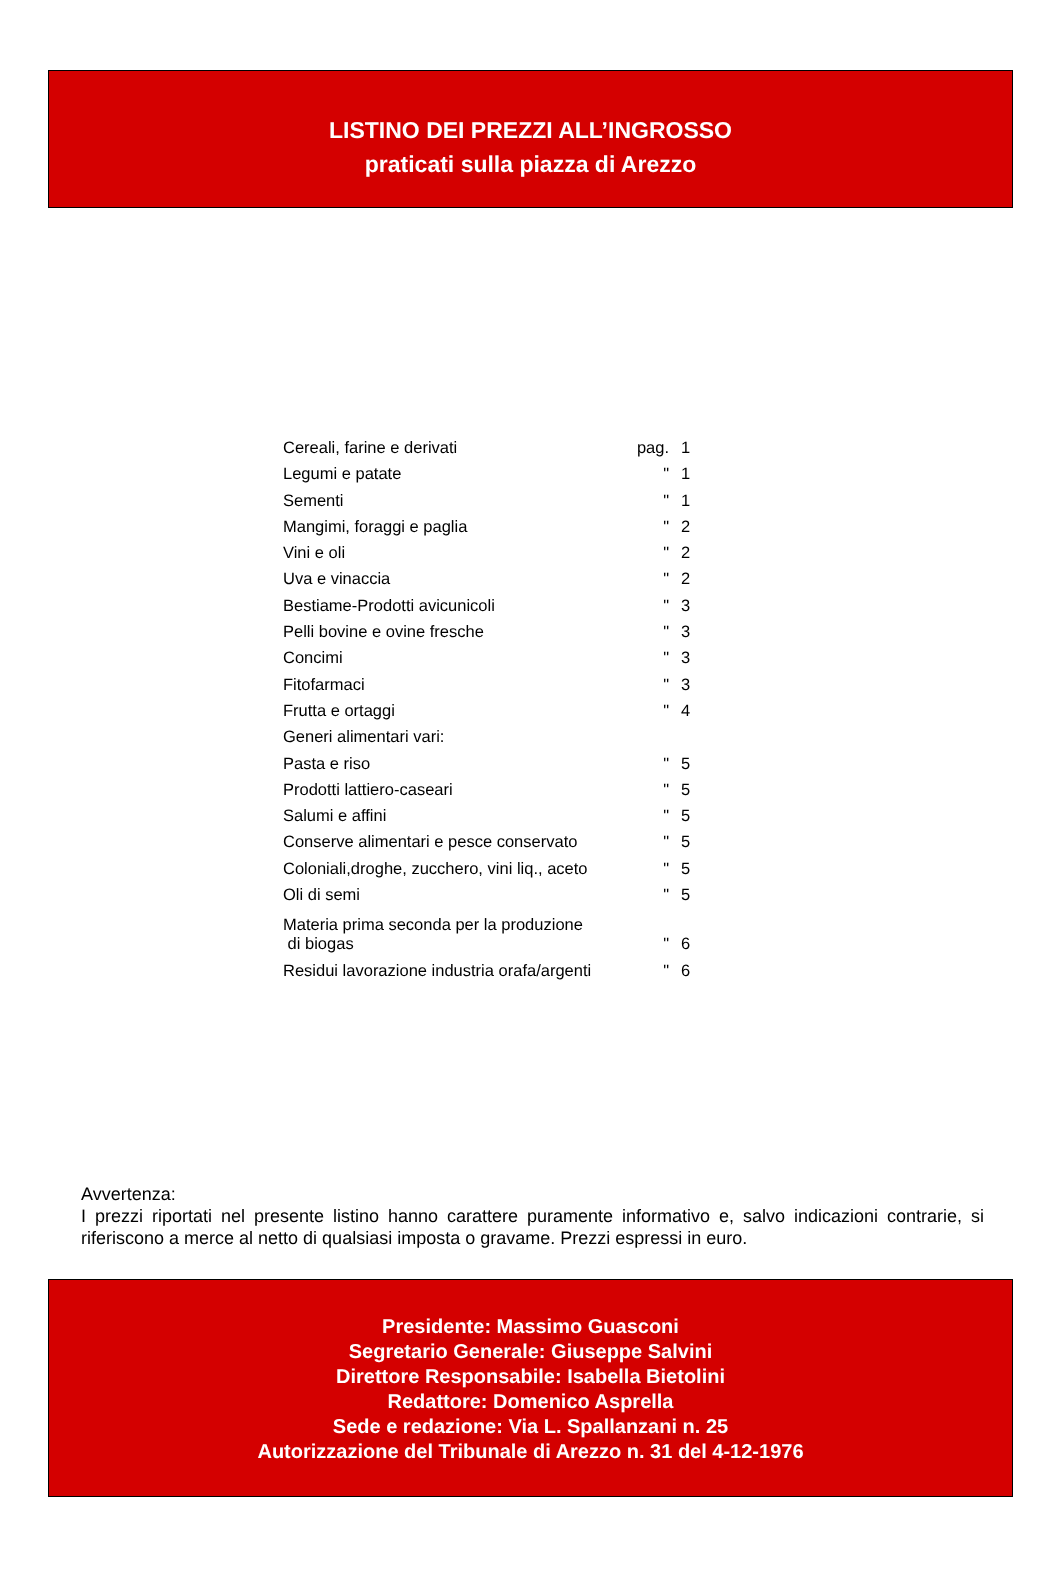LISTINO DEI PREZZI ALL’INGROSSO
praticati sulla piazza di Arezzo
| Cereali, farine e derivati | pag. | 1 |
| Legumi e patate | " | 1 |
| Sementi | " | 1 |
| Mangimi, foraggi e paglia | " | 2 |
| Vini e oli | " | 2 |
| Uva e vinaccia | " | 2 |
| Bestiame-Prodotti avicunicoli | " | 3 |
| Pelli bovine e ovine fresche | " | 3 |
| Concimi | " | 3 |
| Fitofarmaci | " | 3 |
| Frutta e ortaggi | " | 4 |
| Generi alimentari vari: | | |
| Pasta e riso | " | 5 |
| Prodotti lattiero-caseari | " | 5 |
| Salumi e affini | " | 5 |
| Conserve alimentari e pesce conservato | " | 5 |
| Coloniali,droghe, zucchero, vini liq., aceto | " | 5 |
| Oli di semi | " | 5 |
| Materia prima seconda per la produzione di biogas | " | 6 |
| Residui lavorazione industria orafa/argenti | " | 6 |
Avvertenza:
I prezzi riportati nel presente listino hanno carattere puramente informativo e, salvo indicazioni contrarie, si riferiscono a merce al netto di qualsiasi imposta o gravame. Prezzi espressi in euro.
Presidente: Massimo Guasconi
Segretario Generale: Giuseppe Salvini
Direttore Responsabile: Isabella Bietolini
Redattore: Domenico Asprella
Sede e redazione: Via L. Spallanzani n. 25
Autorizzazione del Tribunale di Arezzo n. 31 del 4-12-1976